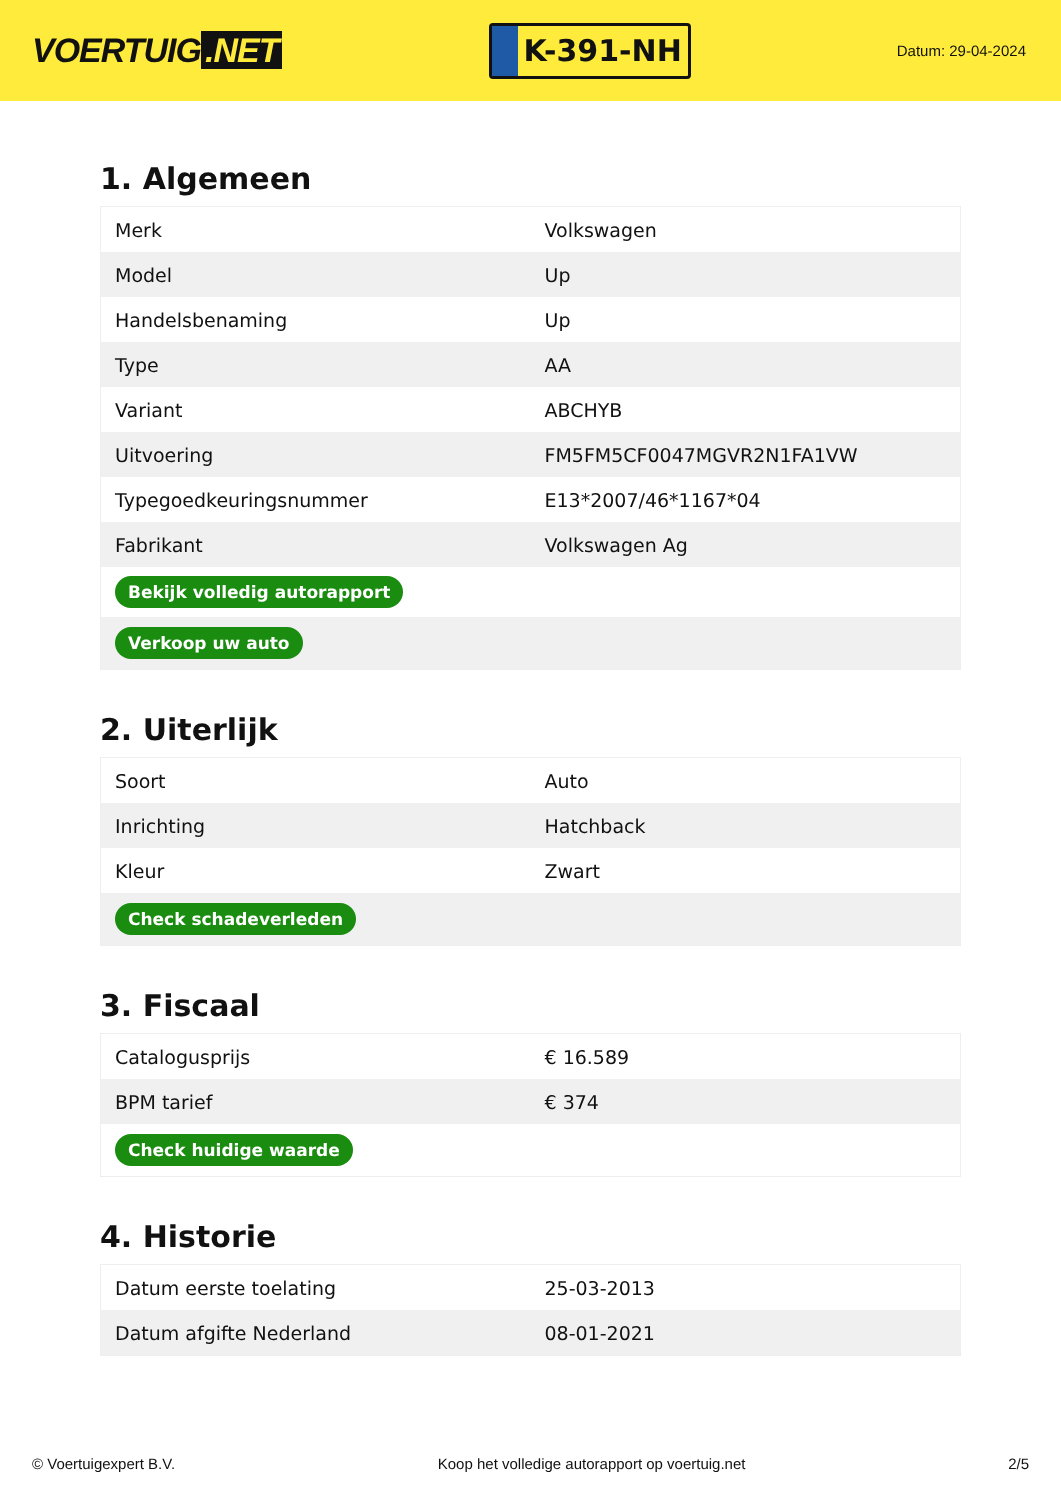VOERTUIG.NET
K-391-NH
Datum: 29-04-2024
1. Algemeen
| Merk | Volkswagen |
| Model | Up |
| Handelsbenaming | Up |
| Type | AA |
| Variant | ABCHYB |
| Uitvoering | FM5FM5CF0047MGVR2N1FA1VW |
| Typegoedkeuringsnummer | E13*2007/46*1167*04 |
| Fabrikant | Volkswagen Ag |
| Bekijk volledig autorapport | |
| Verkoop uw auto | |
2. Uiterlijk
| Soort | Auto |
| Inrichting | Hatchback |
| Kleur | Zwart |
| Check schadeverleden | |
3. Fiscaal
| Catalogusprijs | € 16.589 |
| BPM tarief | € 374 |
| Check huidige waarde | |
4. Historie
| Datum eerste toelating | 25-03-2013 |
| Datum afgifte Nederland | 08-01-2021 |
© Voertuigexpert B.V. Koop het volledige autorapport op voertuig.net 2/5